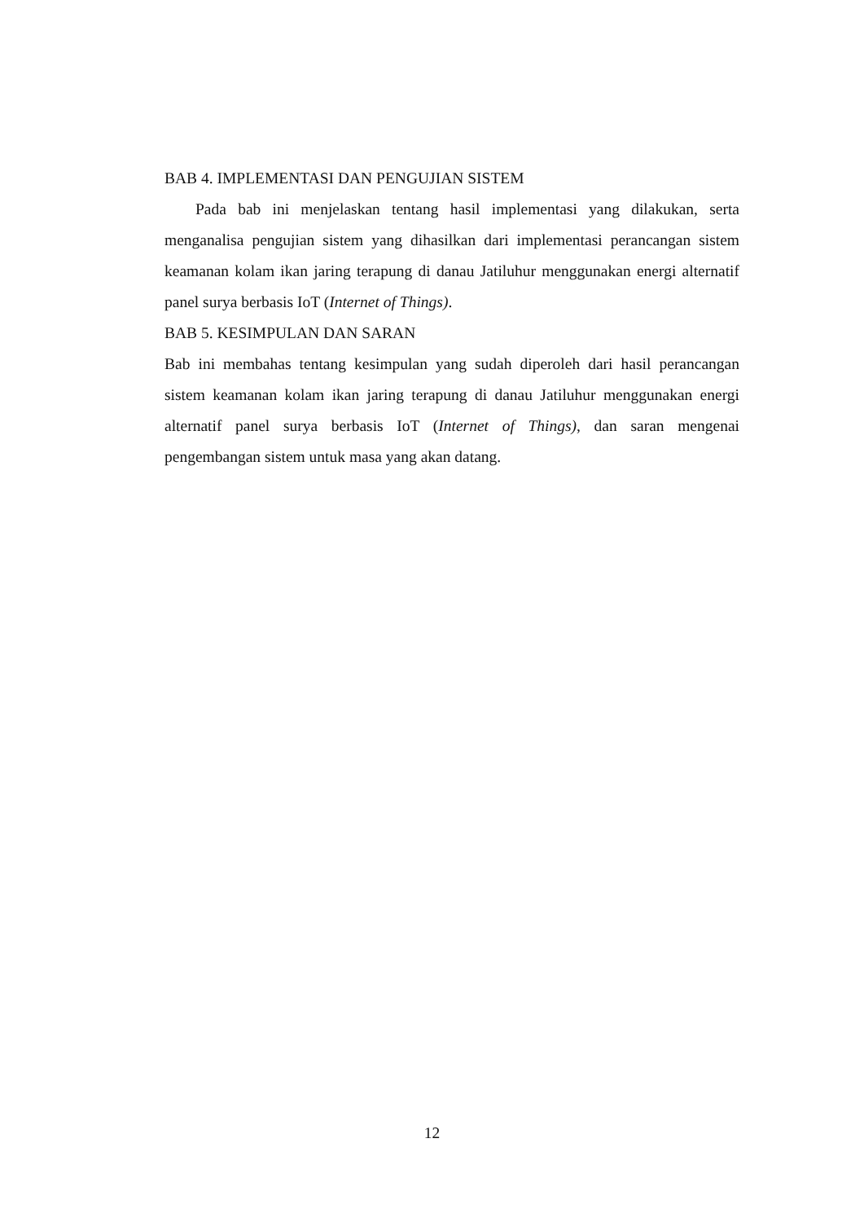BAB 4. IMPLEMENTASI DAN PENGUJIAN SISTEM
Pada bab ini menjelaskan tentang hasil implementasi yang dilakukan, serta menganalisa pengujian sistem yang dihasilkan dari implementasi perancangan sistem keamanan kolam ikan jaring terapung di danau Jatiluhur menggunakan energi alternatif panel surya berbasis IoT (Internet of Things).
BAB 5. KESIMPULAN DAN SARAN
Bab ini membahas tentang kesimpulan yang sudah diperoleh dari hasil perancangan sistem keamanan kolam ikan jaring terapung di danau Jatiluhur menggunakan energi alternatif panel surya berbasis IoT (Internet of Things), dan saran mengenai pengembangan sistem untuk masa yang akan datang.
12